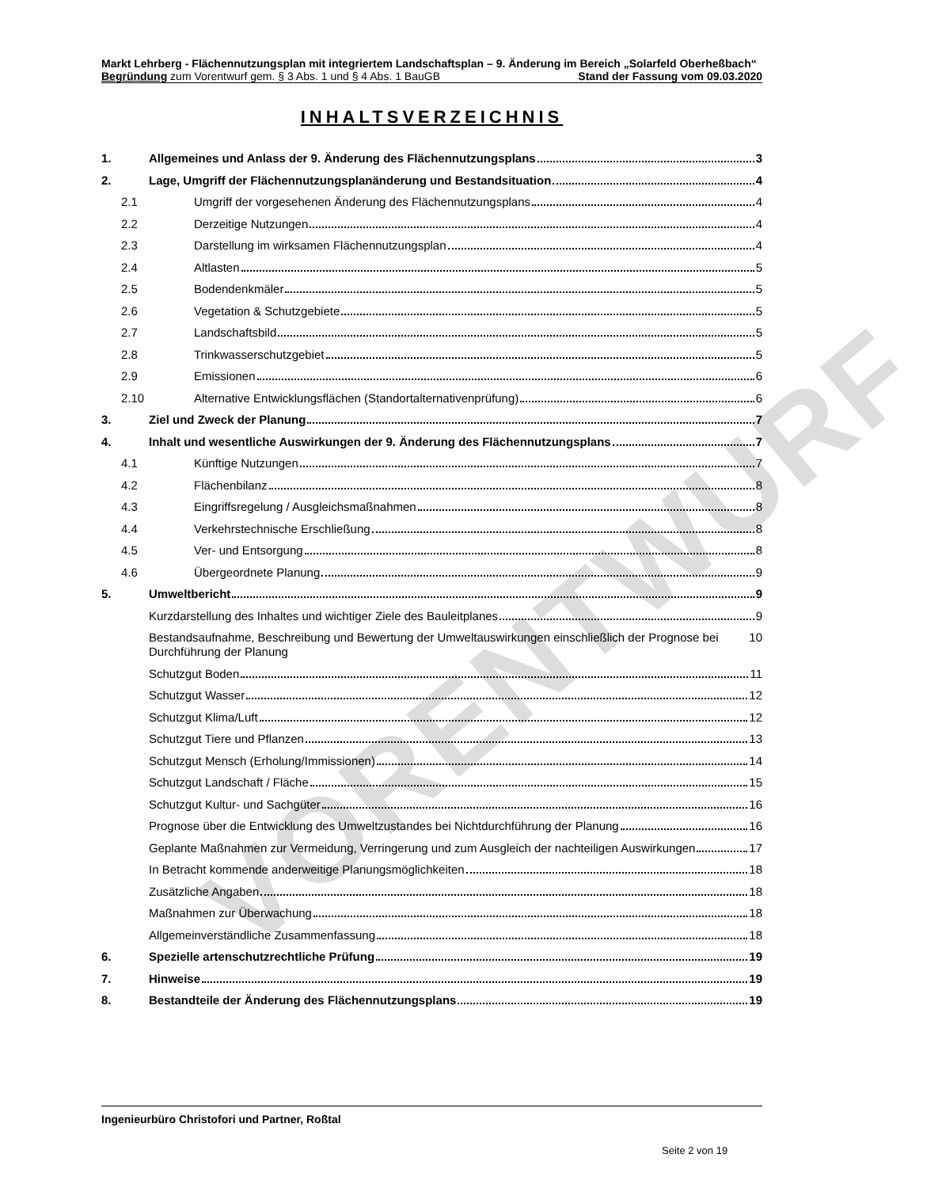VORENTWURF
Markt Lehrberg - Flächennutzungsplan mit integriertem Landschaftsplan – 9. Änderung im Bereich „Solarfeld Oberheßbach“
Begründung zum Vorentwurf gem. § 3 Abs. 1 und § 4 Abs. 1 BauGB Stand der Fassung vom 09.03.2020
INHALTSVERZEICHNIS
1. Allgemeines und Anlass der 9. Änderung des Flächennutzungsplans 3
2. Lage, Umgriff der Flächennutzungsplanänderung und Bestandsituation 4
2.1 Umgriff der vorgesehenen Änderung des Flächennutzungsplans 4
2.2 Derzeitige Nutzungen 4
2.3 Darstellung im wirksamen Flächennutzungsplan 4
2.4 Altlasten 5
2.5 Bodendenkmäler 5
2.6 Vegetation & Schutzgebiete 5
2.7 Landschaftsbild 5
2.8 Trinkwasserschutzgebiet 5
2.9 Emissionen 6
2.10 Alternative Entwicklungsflächen (Standortalternativenprüfung) 6
3. Ziel und Zweck der Planung 7
4. Inhalt und wesentliche Auswirkungen der 9. Änderung des Flächennutzungsplans 7
4.1 Künftige Nutzungen 7
4.2 Flächenbilanz 8
4.3 Eingriffsregelung / Ausgleichsmaßnahmen 8
4.4 Verkehrstechnische Erschließung 8
4.5 Ver- und Entsorgung 8
4.6 Übergeordnete Planung 9
5. Umweltbericht 9
Kurzdarstellung des Inhaltes und wichtiger Ziele des Bauleitplanes 9
Bestandsaufnahme, Beschreibung und Bewertung der Umweltauswirkungen einschließlich der Prognose bei Durchführung der Planung 10
Schutzgut Boden 11
Schutzgut Wasser 12
Schutzgut Klima/Luft 12
Schutzgut Tiere und Pflanzen 13
Schutzgut Mensch (Erholung/Immissionen) 14
Schutzgut Landschaft / Fläche 15
Schutzgut Kultur- und Sachgüter 16
Prognose über die Entwicklung des Umweltzustandes bei Nichtdurchführung der Planung 16
Geplante Maßnahmen zur Vermeidung, Verringerung und zum Ausgleich der nachteiligen Auswirkungen 17
In Betracht kommende anderweitige Planungsmöglichkeiten 18
Zusätzliche Angaben 18
Maßnahmen zur Überwachung 18
Allgemeinverständliche Zusammenfassung 18
6. Spezielle artenschutzrechtliche Prüfung 19
7. Hinweise 19
8. Bestandteile der Änderung des Flächennutzungsplans 19
Ingenieurbüro Christofori und Partner, Roßtal
Seite 2 von 19